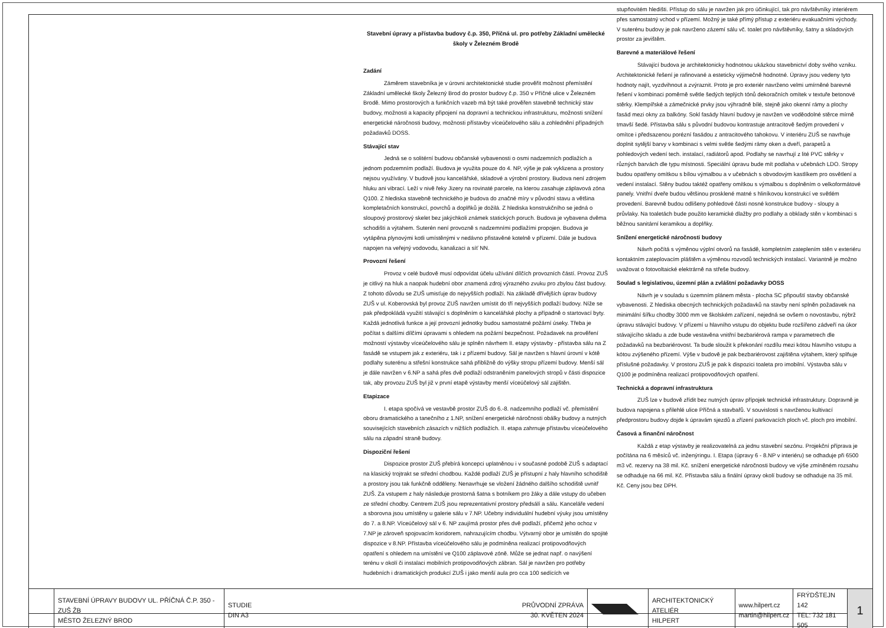Stavební úpravy a přístavba budovy č.p. 350, Příčná ul. pro potřeby Základní umělecké školy v Železném Brodě
Zadání
Záměrem stavebníka je v úrovni architektonické studie prověřit možnost přemístění Základní umělecké školy Železný Brod do prostor budovy č.p. 350 v Příčné ulice v Železném Brodě. Mimo prostorových a funkčních vazeb má být také prověřen stavebně technický stav budovy, možnosti a kapacity připojení na dopravní a technickou infrastrukturu, možnosti snížení energetické náročnosti budovy, možnosti přístavby víceúčelového sálu a zohlednění případných požadavků DOSS.
Stávající stav
Jedná se o solitérní budovu občanské vybavenosti o osmi nadzemních podlažích a jednom podzemním podlaží. Budova je využita pouze do 4. NP, výše je pak vyklizena a prostory nejsou využívány. V budově jsou kancelářské, skladové a výrobní prostory. Budova není zdrojem hluku ani vibrací. Leží v nivě řeky Jizery na rovinaté parcele, na kterou zasahuje záplavová zóna Q100. Z hlediska stavebně technického je budova do značné míry v původní stavu a většina kompletačních konstrukcí, povrchů a doplňků je dožilá. Z hlediska konstrukčního se jedná o sloupový prostorový skelet bez jakýchkoli známek statických poruch. Budova je vybavena dvěma schodišti a výtahem. Suterén není provozně s nadzemními podlažími propojen. Budova je vytápěna plynovými kotli umístěnými v nedávno přistavěné kotelně v přízemí. Dále je budova napojen na veřejný vodovodu, kanalizaci a síť NN.
Provozní řešení
Provoz v celé budově musí odpovídat účelu užívání dílčích provozních částí. Provoz ZUŠ je citlivý na hluk a naopak hudební obor znamená zdroj výrazného zvuku pro zbylou část budovy. Z tohoto důvodu se ZUŠ umisťuje do nejvyšších podlaží. Na základě dřívějších úprav budovy ZUŠ v ul. Koberovská byl provoz ZUŠ navržen umístit do tří nejvyšších podlaží budovy. Níže se pak předpokládá využití stávající s doplněním o kancelářské plochy a případně o startovací byty. Každá jednotlivá funkce a její provozní jednotky budou samostatné požární úseky. Třeba je počítat s dalšími dílčími úpravami s ohledem na požární bezpečnost. Požadavek na prověření možností výstavby víceúčelového sálu je splněn návrhem II. etapy výstavby - přístavba sálu na Z fasádě se vstupem jak z exteriéru, tak i z přízemí budovy. Sál je navržen s hlavní úrovní v kótě podlahy suterénu a střešní konstrukce sahá přibližně do výšky stropu přízemí budovy. Menší sál je dále navržen v 6.NP a sahá přes dvě podlaží odstraněním panelových stropů v části dispozice tak, aby provozu ZUŠ byl již v první etapě výstavby menší víceúčelový sál zajištěn.
Etapizace
I. etapa spočívá ve vestavbě prostor ZUŠ do 6.-8. nadzemního podlaží vč. přemístění oboru dramatického a tanečního z 1.NP, snížení energetické náročnosti obálky budovy a nutných souvisejících stavebních zásazích v nižších podlažích. II. etapa zahrnuje přístavbu víceúčelového sálu na západní straně budovy.
Dispoziční řešení
Dispozice prostor ZUŠ přebírá koncepci uplatněnou i v současné podobě ZUŠ s adaptací na klasický trojtrakt se střední chodbou. Každé podlaží ZUŠ je přístupní z haly hlavního schodiště a prostory jsou tak funkčně odděleny. Nenavrhuje se vložení žádného dalšího schodiště uvnitř ZUŠ. Za vstupem z haly následuje prostorná šatna s botníkem pro žáky a dále vstupy do učeben ze střední chodby. Centrem ZUŠ jsou reprezentativní prostory předsálí a sálu. Kanceláře vedení a sborovna jsou umístěny u galerie sálu v 7.NP. Učebny individuální hudební výuky jsou umístěny do 7. a 8.NP. Víceúčelový sál v 6. NP zaujímá prostor přes dvě podlaží, přičemž jeho ochoz v 7.NP je zároveň spojovacím koridorem, nahrazujícím chodbu. Výtvarný obor je umístěn do spojité dispozice v 8.NP. Přístavba víceúčelového sálu je podmíněna realizací protipovodňových opatření s ohledem na umístění ve Q100 záplavové zóně. Může se jednat např. o navýšení terénu v okolí či instalaci mobilních protipovodňových zábran. Sál je navržen pro potřeby hudebních i dramatických produkcí ZUŠ i jako menší aula pro cca 100 sedících ve
stupňovitém hledišti. Přístup do sálu je navržen jak pro účinkující, tak pro návštěvníky interiérem přes samostatný vchod v přízemí. Možný je také přímý přístup z exteriéru evakuačními východy. V suterénu budovy je pak navrženo zázemí sálu vč. toalet pro návštěvníky, šatny a skladových prostor za jevištěm.
Barevné a materiálové řešení
Stávající budova je architektonicky hodnotnou ukázkou stavebnictví doby svého vzniku. Architektonické řešení je rafinované a esteticky výjimečně hodnotné. Úpravy jsou vedeny tyto hodnoty najít, vyzdvihnout a zvýraznit. Proto je pro exteriér navrženo velmi umírněné barevné řešení v kombinaci poměrně světle šedých teplých tónů dekoračních omítek v textuře betonové stěrky. Klempířské a zámečnické prvky jsou výhradně bílé, stejně jako okenní rámy a plochy fasád mezi okny za balkóny. Sokl fasády hlavní budovy je navržen ve voděodolné stěrce mírně tmavší šedé. Přístavba sálu s původní budovou kontrastuje antracitově šedým provedení v omítce i předsazenou porézní fasádou z antracitového tahokovu. V interiéru ZUŠ se navrhuje doplnit sytější barvy v kombinaci s velmi světle šedými rámy oken a dveří, parapetů a pohledových vedení tech. instalací, radiátorů apod. Podlahy se navrhují z lité PVC stěrky v různých barvách dle typu místnosti. Speciální úpravu bude mít podlaha v učebnách LDO. Stropy budou opatřeny omítkou s bílou výmalbou a v učebnách s obvodovým kastlíkem pro osvětlení a vedení instalací. Stěny budou taktéž opatřeny omítkou s výmalbou s doplněním o velkoformátové panely. Vnitřní dveře budou většinou prosklené matné s hliníkovou konstrukcí ve světlém provedení. Barevně budou odlišeny pohledové části nosné konstrukce budovy - sloupy a průvlaky. Na toaletách bude použito keramické dlažby pro podlahy a obklady stěn v kombinaci s běžnou sanitární keramikou a doplňky.
Snížení energetické náročnosti budovy
Návrh počítá s výměnou výplní otvorů na fasádě, kompletním zateplením stěn v exteriéru kontaktním zateplovacím pláštěm a výměnou rozvodů technických instalací. Variantně je možno uvažovat o fotovoltaické elektrárně na střeše budovy.
Soulad s legislativou, územní plán a zvláštní požadavky DOSS
Návrh je v souladu s územním plánem města - plocha SC připouští stavby občanské vybavenosti. Z hlediska obecných technických požadavků na stavby není splněn požadavek na minimální šířku chodby 3000 mm ve školském zařízení, nejedná se ovšem o novostavbu, nýbrž úpravu stávající budovy. V přízemí u hlavního vstupu do objektu bude rozšířeno zádveří na úkor stávajícího skladu a zde bude vestavěna vnitřní bezbariérová rampa v parametrech dle požadavků na bezbariérovost. Ta bude sloužit k překonání rozdílu mezi kótou hlavního vstupu a kótou zvýšeného přízemí. Výše v budově je pak bezbariérovost zajištěna výtahem, který splňuje příslušné požadavky. V prostoru ZUŠ je pak k dispozici toaleta pro imobilní. Výstavba sálu v Q100 je podmíněna realizací protipovodňových opatření.
Technická a dopravní infrastruktura
ZUŠ lze v budově zřídit bez nutných úprav přípojek technické infrastruktury. Dopravně je budova napojena s přilehlé ulice Příčná a stavbařů. V souvislosti s navrženou kultivací předprostoru budovy dojde k úpravám sjezdů a zřízení parkovacích ploch vč. ploch pro imobilní.
Časová a finanční náročnost
Každá z etap výstavby je realizovatelná za jednu stavební sezónu. Projekční příprava je počítána na 6 měsíců vč. inženýringu. I. Etapa (úpravy 6 - 8.NP v interiéru) se odhaduje při 6500 m3 vč. rezervy na 38 mil. Kč. snížení energetické náročnosti budovy ve výše zmíněném rozsahu se odhaduje na 66 mil. Kč. Přístavba sálu a finální úpravy okolí budovy se odhaduje na 35 mil. Kč. Ceny jsou bez DPH.
| | STAVEBNÍ ÚPRAVY BUDOVY UL. PŘÍČNÁ Č.P. 350 - ZUŠ ŽB MĚSTO ŽELEZNÝ BROD | STUDIE DIN A3 | PRŮVODNÍ ZPRÁVA 30. KVĚTEN 2024 | | ARCHITEKTONICKÝ ATELIÉR HILPERT | www.hilpert.cz martin@hilpert.cz | FRÝDŠTEJN 142 TEL: 732 181 505 | 1 |